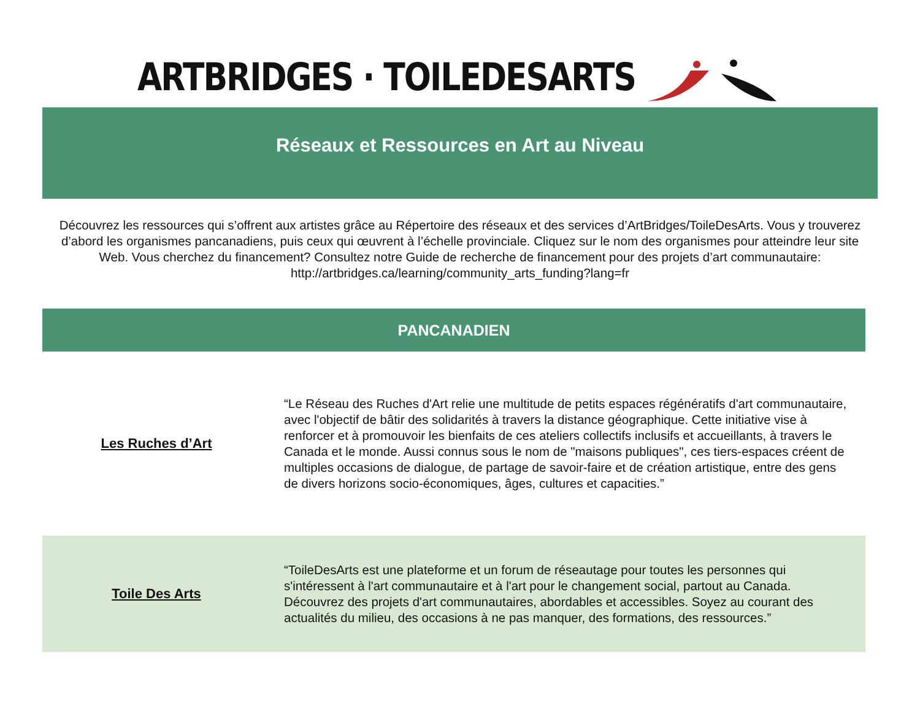ARTBRIDGES · TOILEDESARTS
Réseaux et Ressources en Art au Niveau
Découvrez les ressources qui s’offrent aux artistes grâce au Répertoire des réseaux et des services d’ArtBridges/ToileDesArts. Vous y trouverez d’abord les organismes pancanadiens, puis ceux qui œuvrent à l’échelle provinciale. Cliquez sur le nom des organismes pour atteindre leur site Web. Vous cherchez du financement? Consultez notre Guide de recherche de financement pour des projets d’art communautaire: http://artbridges.ca/learning/community_arts_funding?lang=fr
| PANCANADIEN | |
| --- | --- |
| Les Ruches d’Art | “Le Réseau des Ruches d'Art relie une multitude de petits espaces régénératifs d'art communautaire, avec l'objectif de bâtir des solidarités à travers la distance géographique. Cette initiative vise à renforcer et à promouvoir les bienfaits de ces ateliers collectifs inclusifs et accueillants, à travers le Canada et le monde. Aussi connus sous le nom de "maisons publiques", ces tiers-espaces créent de multiples occasions de dialogue, de partage de savoir-faire et de création artistique, entre des gens de divers horizons socio-économiques, âges, cultures et capacities.” |
| Toile Des Arts | “ToileDesArts est une plateforme et un forum de réseautage pour toutes les personnes qui s'intéressent à l'art communautaire et à l'art pour le changement social, partout au Canada. Découvrez des projets d'art communautaires, abordables et accessibles. Soyez au courant des actualités du milieu, des occasions à ne pas manquer, des formations, des ressources.” |